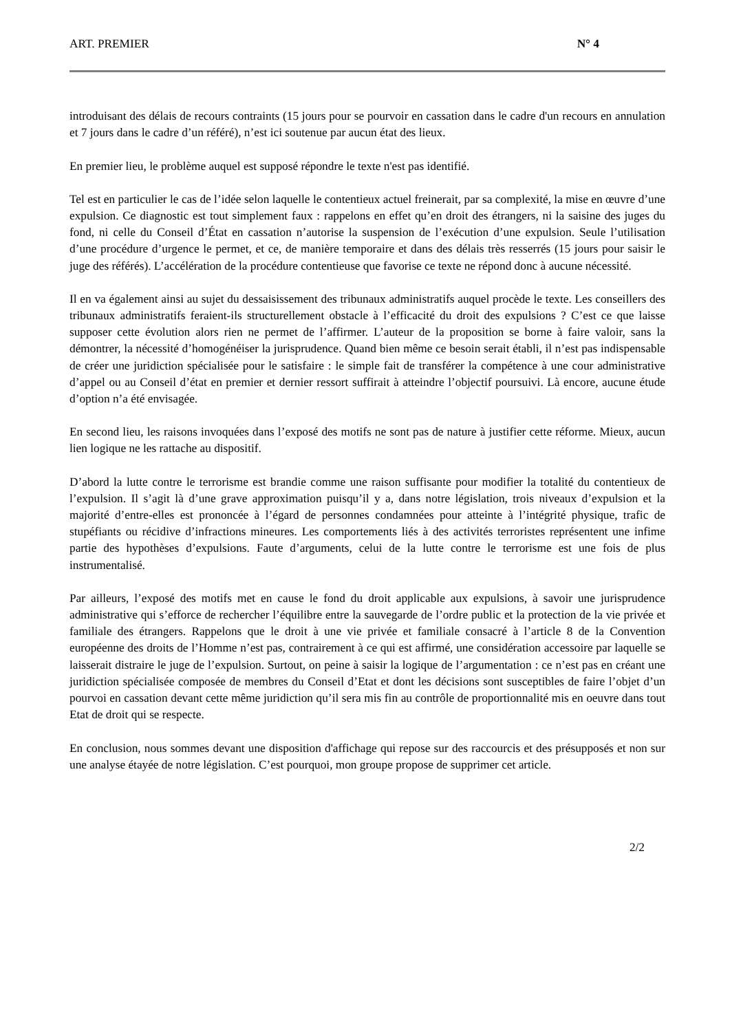ART. PREMIER N° 4
introduisant des délais de recours contraints (15 jours pour se pourvoir en cassation dans le cadre d'un recours en annulation et 7 jours dans le cadre d’un référé), n’est ici soutenue par aucun état des lieux.
En premier lieu, le problème auquel est supposé répondre le texte n'est pas identifié.
Tel est en particulier le cas de l’idée selon laquelle le contentieux actuel freinerait, par sa complexité, la mise en œuvre d’une expulsion. Ce diagnostic est tout simplement faux : rappelons en effet qu’en droit des étrangers, ni la saisine des juges du fond, ni celle du Conseil d’État en cassation n’autorise la suspension de l’exécution d’une expulsion. Seule l’utilisation d’une procédure d’urgence le permet, et ce, de manière temporaire et dans des délais très resserrés (15 jours pour saisir le juge des référés). L’accélération de la procédure contentieuse que favorise ce texte ne répond donc à aucune nécessité.
Il en va également ainsi au sujet du dessaisissement des tribunaux administratifs auquel procède le texte. Les conseillers des tribunaux administratifs feraient-ils structurellement obstacle à l’efficacité du droit des expulsions ? C’est ce que laisse supposer cette évolution alors rien ne permet de l’affirmer. L’auteur de la proposition se borne à faire valoir, sans la démontrer, la nécessité d’homogénéiser la jurisprudence. Quand bien même ce besoin serait établi, il n’est pas indispensable de créer une juridiction spécialisée pour le satisfaire : le simple fait de transférer la compétence à une cour administrative d’appel ou au Conseil d’état en premier et dernier ressort suffirait à atteindre l’objectif poursuivi. Là encore, aucune étude d’option n’a été envisagée.
En second lieu, les raisons invoquées dans l’exposé des motifs ne sont pas de nature à justifier cette réforme. Mieux, aucun lien logique ne les rattache au dispositif.
D’abord la lutte contre le terrorisme est brandie comme une raison suffisante pour modifier la totalité du contentieux de l’expulsion. Il s’agit là d’une grave approximation puisqu’il y a, dans notre législation, trois niveaux d’expulsion et la majorité d’entre-elles est prononcée à l’égard de personnes condamnées pour atteinte à l’intégrité physique, trafic de stupéfiants ou récidive d’infractions mineures. Les comportements liés à des activités terroristes représentent une infime partie des hypothèses d’expulsions. Faute d’arguments, celui de la lutte contre le terrorisme est une fois de plus instrumentalisé.
Par ailleurs, l’exposé des motifs met en cause le fond du droit applicable aux expulsions, à savoir une jurisprudence administrative qui s’efforce de rechercher l’équilibre entre la sauvegarde de l’ordre public et la protection de la vie privée et familiale des étrangers. Rappelons que le droit à une vie privée et familiale consacré à l’article 8 de la Convention européenne des droits de l’Homme n’est pas, contrairement à ce qui est affirmé, une considération accessoire par laquelle se laisserait distraire le juge de l’expulsion. Surtout, on peine à saisir la logique de l’argumentation : ce n’est pas en créant une juridiction spécialisée composée de membres du Conseil d’Etat et dont les décisions sont susceptibles de faire l’objet d’un pourvoi en cassation devant cette même juridiction qu’il sera mis fin au contrôle de proportionnalité mis en oeuvre dans tout Etat de droit qui se respecte.
En conclusion, nous sommes devant une disposition d'affichage qui repose sur des raccourcis et des présupposés et non sur une analyse étayée de notre législation. C’est pourquoi, mon groupe propose de supprimer cet article.
2/2